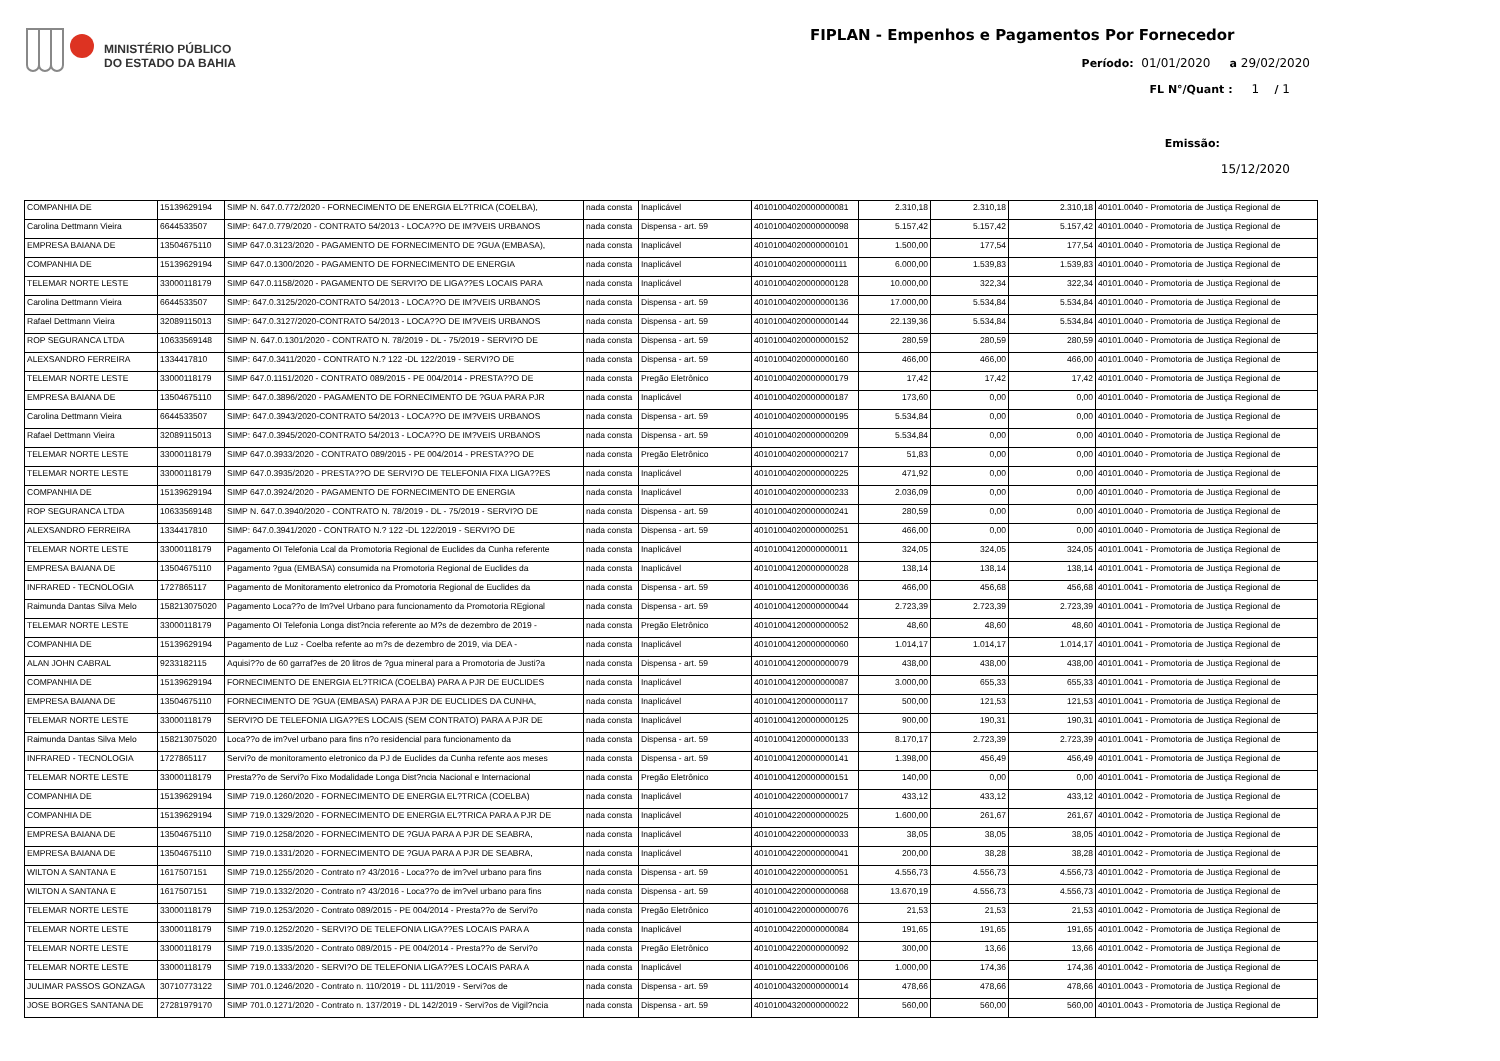MINISTÉRIO PÚBLICO
DO ESTADO DA BAHIA
FIPLAN - Empenhos e Pagamentos Por Fornecedor
Período: 01/01/2020 a 29/02/2020
FL N°/Quant : 1 / 1
Emissão:
15/12/2020
| COMPANHIA DE | 15139629194 | SIMP N. 647.0.772/2020 - FORNECIMENTO DE ENERGIA EL?TRICA (COELBA), | nada consta | Inaplicável | 40101004020000000081 | 2.310,18 | 2.310,18 | 2.310,18 | 40101.0040 - Promotoria de Justiça Regional de |
| Carolina Dettmann Vieira | 6644533507 | SIMP: 647.0.779/2020 - CONTRATO 54/2013 - LOCA??O DE IM?VEIS URBANOS | nada consta | Dispensa - art. 59 | 40101004020000000098 | 5.157,42 | 5.157,42 | 5.157,42 | 40101.0040 - Promotoria de Justiça Regional de |
| EMPRESA BAIANA DE | 13504675110 | SIMP 647.0.3123/2020 - PAGAMENTO DE FORNECIMENTO DE ?GUA (EMBASA), | nada consta | Inaplicável | 40101004020000000101 | 1.500,00 | 177,54 | 177,54 | 40101.0040 - Promotoria de Justiça Regional de |
| COMPANHIA DE | 15139629194 | SIMP 647.0.1300/2020 - PAGAMENTO DE FORNECIMENTO DE ENERGIA | nada consta | Inaplicável | 40101004020000000111 | 6.000,00 | 1.539,83 | 1.539,83 | 40101.0040 - Promotoria de Justiça Regional de |
| TELEMAR NORTE LESTE | 33000118179 | SIMP 647.0.1158/2020 - PAGAMENTO DE SERVI?O DE LIGA??ES LOCAIS PARA | nada consta | Inaplicável | 40101004020000000128 | 10.000,00 | 322,34 | 322,34 | 40101.0040 - Promotoria de Justiça Regional de |
| Carolina Dettmann Vieira | 6644533507 | SIMP: 647.0.3125/2020-CONTRATO 54/2013 - LOCA??O DE IM?VEIS URBANOS | nada consta | Dispensa - art. 59 | 40101004020000000136 | 17.000,00 | 5.534,84 | 5.534,84 | 40101.0040 - Promotoria de Justiça Regional de |
| Rafael Dettmann Vieira | 32089115013 | SIMP: 647.0.3127/2020-CONTRATO 54/2013 - LOCA??O DE IM?VEIS URBANOS | nada consta | Dispensa - art. 59 | 40101004020000000144 | 22.139,36 | 5.534,84 | 5.534,84 | 40101.0040 - Promotoria de Justiça Regional de |
| ROP SEGURANCA LTDA | 10633569148 | SIMP N. 647.0.1301/2020 - CONTRATO N. 78/2019 - DL - 75/2019 - SERVI?O DE | nada consta | Dispensa - art. 59 | 40101004020000000152 | 280,59 | 280,59 | 280,59 | 40101.0040 - Promotoria de Justiça Regional de |
| ALEXSANDRO FERREIRA | 1334417810 | SIMP: 647.0.3411/2020 - CONTRATO N.? 122 -DL 122/2019 - SERVI?O DE | nada consta | Dispensa - art. 59 | 40101004020000000160 | 466,00 | 466,00 | 466,00 | 40101.0040 - Promotoria de Justiça Regional de |
| TELEMAR NORTE LESTE | 33000118179 | SIMP 647.0.1151/2020 - CONTRATO 089/2015 - PE 004/2014 - PRESTA??O DE | nada consta | Pregão Eletrônico | 40101004020000000179 | 17,42 | 17,42 | 17,42 | 40101.0040 - Promotoria de Justiça Regional de |
| EMPRESA BAIANA DE | 13504675110 | SIMP: 647.0.3896/2020 - PAGAMENTO DE FORNECIMENTO DE ?GUA PARA PJR | nada consta | Inaplicável | 40101004020000000187 | 173,60 | 0,00 | 0,00 | 40101.0040 - Promotoria de Justiça Regional de |
| Carolina Dettmann Vieira | 6644533507 | SIMP: 647.0.3943/2020-CONTRATO 54/2013 - LOCA??O DE IM?VEIS URBANOS | nada consta | Dispensa - art. 59 | 40101004020000000195 | 5.534,84 | 0,00 | 0,00 | 40101.0040 - Promotoria de Justiça Regional de |
| Rafael Dettmann Vieira | 32089115013 | SIMP: 647.0.3945/2020-CONTRATO 54/2013 - LOCA??O DE IM?VEIS URBANOS | nada consta | Dispensa - art. 59 | 40101004020000000209 | 5.534,84 | 0,00 | 0,00 | 40101.0040 - Promotoria de Justiça Regional de |
| TELEMAR NORTE LESTE | 33000118179 | SIMP 647.0.3933/2020 - CONTRATO 089/2015 - PE 004/2014 - PRESTA??O DE | nada consta | Pregão Eletrônico | 40101004020000000217 | 51,83 | 0,00 | 0,00 | 40101.0040 - Promotoria de Justiça Regional de |
| TELEMAR NORTE LESTE | 33000118179 | SIMP 647.0.3935/2020 - PRESTA??O DE SERVI?O DE TELEFONIA FIXA LIGA??ES | nada consta | Inaplicável | 40101004020000000225 | 471,92 | 0,00 | 0,00 | 40101.0040 - Promotoria de Justiça Regional de |
| COMPANHIA DE | 15139629194 | SIMP 647.0.3924/2020 - PAGAMENTO DE FORNECIMENTO DE ENERGIA | nada consta | Inaplicável | 40101004020000000233 | 2.036,09 | 0,00 | 0,00 | 40101.0040 - Promotoria de Justiça Regional de |
| ROP SEGURANCA LTDA | 10633569148 | SIMP N. 647.0.3940/2020 - CONTRATO N. 78/2019 - DL - 75/2019 - SERVI?O DE | nada consta | Dispensa - art. 59 | 40101004020000000241 | 280,59 | 0,00 | 0,00 | 40101.0040 - Promotoria de Justiça Regional de |
| ALEXSANDRO FERREIRA | 1334417810 | SIMP: 647.0.3941/2020 - CONTRATO N.? 122 -DL 122/2019 - SERVI?O DE | nada consta | Dispensa - art. 59 | 40101004020000000251 | 466,00 | 0,00 | 0,00 | 40101.0040 - Promotoria de Justiça Regional de |
| TELEMAR NORTE LESTE | 33000118179 | Pagamento OI Telefonia Lcal da Promotoria Regional de Euclides da Cunha referente | nada consta | Inaplicável | 40101004120000000011 | 324,05 | 324,05 | 324,05 | 40101.0041 - Promotoria de Justiça Regional de |
| EMPRESA BAIANA DE | 13504675110 | Pagamento ?gua (EMBASA) consumida na Promotoria Regional de Euclides da | nada consta | Inaplicável | 40101004120000000028 | 138,14 | 138,14 | 138,14 | 40101.0041 - Promotoria de Justiça Regional de |
| INFRARED - TECNOLOGIA | 1727865117 | Pagamento de Monitoramento eletronico da Promotoria Regional de Euclides da | nada consta | Dispensa - art. 59 | 40101004120000000036 | 466,00 | 456,68 | 456,68 | 40101.0041 - Promotoria de Justiça Regional de |
| Raimunda Dantas Silva Melo | 158213075020 | Pagamento Loca??o de Im?vel Urbano para funcionamento da Promotoria REgional | nada consta | Dispensa - art. 59 | 40101004120000000044 | 2.723,39 | 2.723,39 | 2.723,39 | 40101.0041 - Promotoria de Justiça Regional de |
| TELEMAR NORTE LESTE | 33000118179 | Pagamento OI Telefonia Longa dist?ncia referente ao M?s de dezembro de 2019 - | nada consta | Pregão Eletrônico | 40101004120000000052 | 48,60 | 48,60 | 48,60 | 40101.0041 - Promotoria de Justiça Regional de |
| COMPANHIA DE | 15139629194 | Pagamento de Luz - Coelba refente ao m?s de dezembro de 2019, via DEA - | nada consta | Inaplicável | 40101004120000000060 | 1.014,17 | 1.014,17 | 1.014,17 | 40101.0041 - Promotoria de Justiça Regional de |
| ALAN JOHN CABRAL | 9233182115 | Aquisi??o de 60 garraf?es de 20 litros de ?gua mineral para a Promotoria de Justi?a | nada consta | Dispensa - art. 59 | 40101004120000000079 | 438,00 | 438,00 | 438,00 | 40101.0041 - Promotoria de Justiça Regional de |
| COMPANHIA DE | 15139629194 | FORNECIMENTO DE ENERGIA EL?TRICA (COELBA) PARA A PJR DE EUCLIDES | nada consta | Inaplicável | 40101004120000000087 | 3.000,00 | 655,33 | 655,33 | 40101.0041 - Promotoria de Justiça Regional de |
| EMPRESA BAIANA DE | 13504675110 | FORNECIMENTO DE ?GUA (EMBASA) PARA A PJR DE EUCLIDES DA CUNHA, | nada consta | Inaplicável | 40101004120000000117 | 500,00 | 121,53 | 121,53 | 40101.0041 - Promotoria de Justiça Regional de |
| TELEMAR NORTE LESTE | 33000118179 | SERVI?O DE TELEFONIA LIGA??ES LOCAIS (SEM CONTRATO) PARA A PJR DE | nada consta | Inaplicável | 40101004120000000125 | 900,00 | 190,31 | 190,31 | 40101.0041 - Promotoria de Justiça Regional de |
| Raimunda Dantas Silva Melo | 158213075020 | Loca??o de im?vel urbano para fins n?o residencial para funcionamento da | nada consta | Dispensa - art. 59 | 40101004120000000133 | 8.170,17 | 2.723,39 | 2.723,39 | 40101.0041 - Promotoria de Justiça Regional de |
| INFRARED - TECNOLOGIA | 1727865117 | Servi?o de monitoramento eletronico da PJ de Euclides da Cunha refente aos meses | nada consta | Dispensa - art. 59 | 40101004120000000141 | 1.398,00 | 456,49 | 456,49 | 40101.0041 - Promotoria de Justiça Regional de |
| TELEMAR NORTE LESTE | 33000118179 | Presta??o de Servi?o Fixo Modalidade Longa Dist?ncia Nacional e Internacional | nada consta | Pregão Eletrônico | 40101004120000000151 | 140,00 | 0,00 | 0,00 | 40101.0041 - Promotoria de Justiça Regional de |
| COMPANHIA DE | 15139629194 | SIMP 719.0.1260/2020 - FORNECIMENTO DE ENERGIA EL?TRICA (COELBA) | nada consta | Inaplicável | 40101004220000000017 | 433,12 | 433,12 | 433,12 | 40101.0042 - Promotoria de Justiça Regional de |
| COMPANHIA DE | 15139629194 | SIMP 719.0.1329/2020 - FORNECIMENTO DE ENERGIA EL?TRICA PARA A PJR DE | nada consta | Inaplicável | 40101004220000000025 | 1.600,00 | 261,67 | 261,67 | 40101.0042 - Promotoria de Justiça Regional de |
| EMPRESA BAIANA DE | 13504675110 | SIMP 719.0.1258/2020 - FORNECIMENTO DE ?GUA PARA A PJR DE SEABRA, | nada consta | Inaplicável | 40101004220000000033 | 38,05 | 38,05 | 38,05 | 40101.0042 - Promotoria de Justiça Regional de |
| EMPRESA BAIANA DE | 13504675110 | SIMP 719.0.1331/2020 - FORNECIMENTO DE ?GUA PARA A PJR DE SEABRA, | nada consta | Inaplicável | 40101004220000000041 | 200,00 | 38,28 | 38,28 | 40101.0042 - Promotoria de Justiça Regional de |
| WILTON A SANTANA E | 1617507151 | SIMP 719.0.1255/2020 - Contrato n? 43/2016 - Loca??o de im?vel urbano para fins | nada consta | Dispensa - art. 59 | 40101004220000000051 | 4.556,73 | 4.556,73 | 4.556,73 | 40101.0042 - Promotoria de Justiça Regional de |
| WILTON A SANTANA E | 1617507151 | SIMP 719.0.1332/2020 - Contrato n? 43/2016 - Loca??o de im?vel urbano para fins | nada consta | Dispensa - art. 59 | 40101004220000000068 | 13.670,19 | 4.556,73 | 4.556,73 | 40101.0042 - Promotoria de Justiça Regional de |
| TELEMAR NORTE LESTE | 33000118179 | SIMP 719.0.1253/2020 - Contrato 089/2015 - PE 004/2014 - Presta??o de Servi?o | nada consta | Pregão Eletrônico | 40101004220000000076 | 21,53 | 21,53 | 21,53 | 40101.0042 - Promotoria de Justiça Regional de |
| TELEMAR NORTE LESTE | 33000118179 | SIMP 719.0.1252/2020 - SERVI?O DE TELEFONIA LIGA??ES LOCAIS PARA A | nada consta | Inaplicável | 40101004220000000084 | 191,65 | 191,65 | 191,65 | 40101.0042 - Promotoria de Justiça Regional de |
| TELEMAR NORTE LESTE | 33000118179 | SIMP 719.0.1335/2020 - Contrato 089/2015 - PE 004/2014 - Presta??o de Servi?o | nada consta | Pregão Eletrônico | 40101004220000000092 | 300,00 | 13,66 | 13,66 | 40101.0042 - Promotoria de Justiça Regional de |
| TELEMAR NORTE LESTE | 33000118179 | SIMP 719.0.1333/2020 - SERVI?O DE TELEFONIA LIGA??ES LOCAIS PARA A | nada consta | Inaplicável | 40101004220000000106 | 1.000,00 | 174,36 | 174,36 | 40101.0042 - Promotoria de Justiça Regional de |
| JULIMAR PASSOS GONZAGA | 30710773122 | SIMP 701.0.1246/2020 - Contrato n. 110/2019 - DL 111/2019 - Servi?os de | nada consta | Dispensa - art. 59 | 40101004320000000014 | 478,66 | 478,66 | 478,66 | 40101.0043 - Promotoria de Justiça Regional de |
| JOSE BORGES SANTANA DE | 27281979170 | SIMP 701.0.1271/2020 - Contrato n. 137/2019 - DL 142/2019 - Servi?os de Vigil?ncia | nada consta | Dispensa - art. 59 | 40101004320000000022 | 560,00 | 560,00 | 560,00 | 40101.0043 - Promotoria de Justiça Regional de |